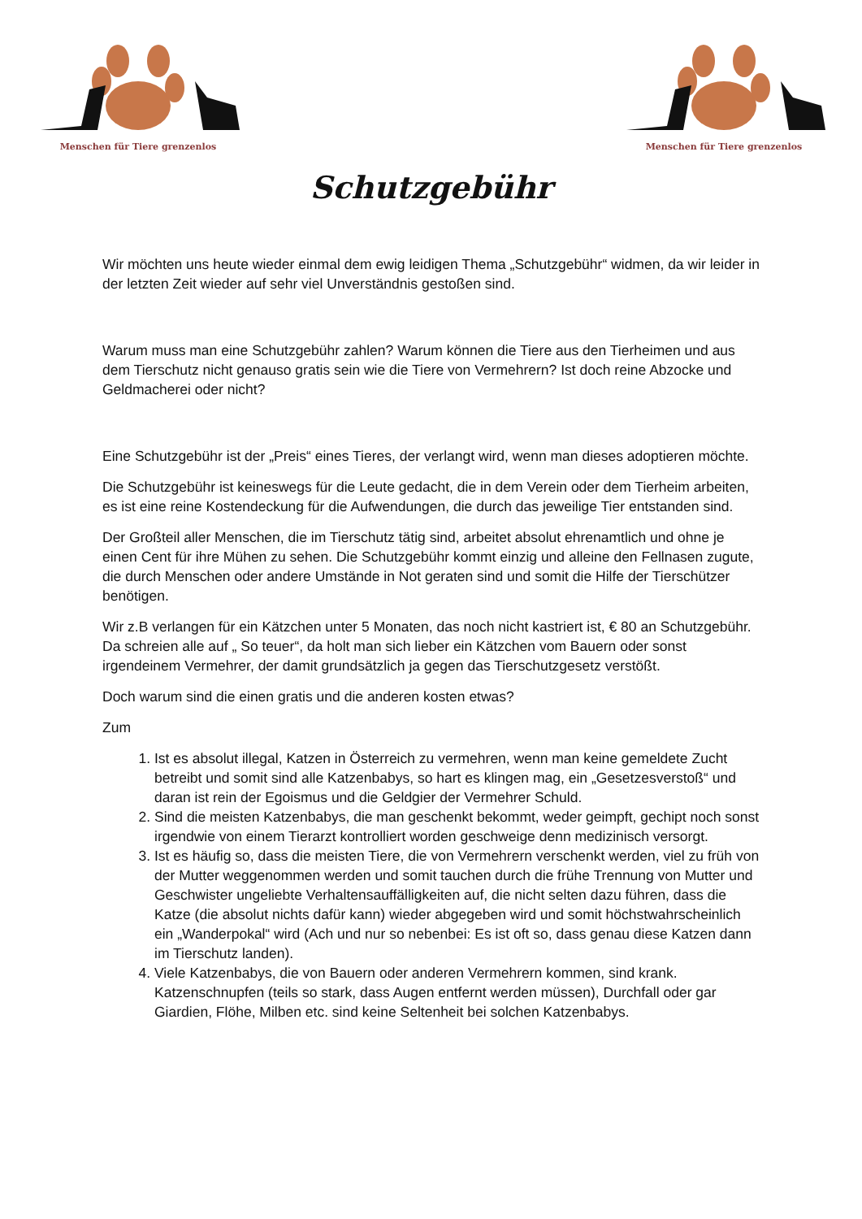Menschen für Tiere grenzenlos
Menschen für Tiere grenzenlos
Schutzgebühr
Wir möchten uns heute wieder einmal dem ewig leidigen Thema „Schutzgebühr“ widmen, da wir leider in der letzten Zeit wieder auf sehr viel Unverständnis gestoßen sind.
Warum muss man eine Schutzgebühr zahlen? Warum können die Tiere aus den Tierheimen und aus dem Tierschutz nicht genauso gratis sein wie die Tiere von Vermehrern? Ist doch reine Abzocke und Geldmacherei oder nicht?
Eine Schutzgebühr ist der „Preis“ eines Tieres, der verlangt wird, wenn man dieses adoptieren möchte.
Die Schutzgebühr ist keineswegs für die Leute gedacht, die in dem Verein oder dem Tierheim arbeiten, es ist eine reine Kostendeckung für die Aufwendungen, die durch das jeweilige Tier entstanden sind.
Der Großteil aller Menschen, die im Tierschutz tätig sind, arbeitet absolut ehrenamtlich und ohne je einen Cent für ihre Mühen zu sehen. Die Schutzgebühr kommt einzig und alleine den Fellnasen zugute, die durch Menschen oder andere Umstände in Not geraten sind und somit die Hilfe der Tierschützer benötigen.
Wir z.B verlangen für ein Kätzchen unter 5 Monaten, das noch nicht kastriert ist, € 80 an Schutzgebühr. Da schreien alle auf „ So teuer“, da holt man sich lieber ein Kätzchen vom Bauern oder sonst irgendeinem Vermehrer, der damit grundsätzlich ja gegen das Tierschutzgesetz verstößt.
Doch warum sind die einen gratis und die anderen kosten etwas?
Zum
1. Ist es absolut illegal, Katzen in Österreich zu vermehren, wenn man keine gemeldete Zucht betreibt und somit sind alle Katzenbabys, so hart es klingen mag, ein „Gesetzesverstoß“ und daran ist rein der Egoismus und die Geldgier der Vermehrer Schuld.
2. Sind die meisten Katzenbabys, die man geschenkt bekommt, weder geimpft, gechipt noch sonst irgendwie von einem Tierarzt kontrolliert worden geschweige denn medizinisch versorgt.
3. Ist es häufig so, dass die meisten Tiere, die von Vermehrern verschenkt werden, viel zu früh von der Mutter weggenommen werden und somit tauchen durch die frühe Trennung von Mutter und Geschwister ungeliebte Verhaltensauffälligkeiten auf, die nicht selten dazu führen, dass die Katze (die absolut nichts dafür kann) wieder abgegeben wird und somit höchstwahrscheinlich ein „Wanderpokal“ wird (Ach und nur so nebenbei: Es ist oft so, dass genau diese Katzen dann im Tierschutz landen).
4. Viele Katzenbabys, die von Bauern oder anderen Vermehrern kommen, sind krank. Katzenschnupfen (teils so stark, dass Augen entfernt werden müssen), Durchfall oder gar Giardien, Flöhe, Milben etc. sind keine Seltenheit bei solchen Katzenbabys.